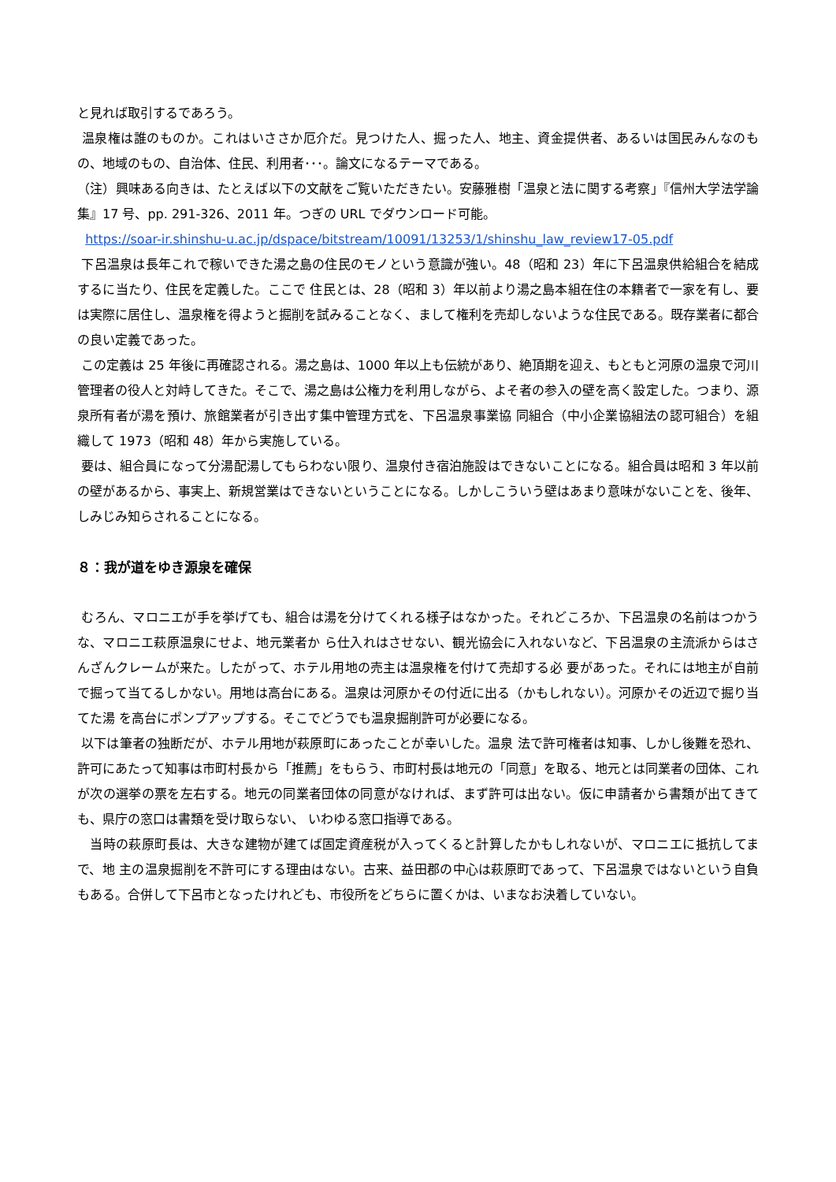と見れば取引するであろう。
温泉権は誰のものか。これはいささか厄介だ。見つけた人、掘った人、地主、資金提供者、あるいは国民みんなのもの、地域のもの、自治体、住民、利用者･･･。論文になるテーマである。
（注）興味ある向きは、たとえば以下の文献をご覧いただきたい。安藤雅樹「温泉と法に関する考察」『信州大学法学論集』17 号、pp. 291-326、2011 年。つぎの URL でダウンロード可能。
https://soar-ir.shinshu-u.ac.jp/dspace/bitstream/10091/13253/1/shinshu_law_review17-05.pdf
下呂温泉は長年これで稼いできた湯之島の住民のモノという意識が強い。48（昭和 23）年に下呂温泉供給組合を結成するに当たり、住民を定義した。ここで 住民とは、28（昭和 3）年以前より湯之島本組在住の本籍者で一家を有し、要は実際に居住し、温泉権を得ようと掘削を試みることなく、まして権利を売却しないような住民である。既存業者に都合の良い定義であった。
この定義は 25 年後に再確認される。湯之島は、1000 年以上も伝統があり、絶頂期を迎え、もともと河原の温泉で河川管理者の役人と対峙してきた。そこで、湯之島は公権力を利用しながら、よそ者の参入の壁を高く設定した。つまり、源泉所有者が湯を預け、旅館業者が引き出す集中管理方式を、下呂温泉事業協 同組合（中小企業協組法の認可組合）を組織して 1973（昭和 48）年から実施している。
要は、組合員になって分湯配湯してもらわない限り、温泉付き宿泊施設はできないことになる。組合員は昭和 3 年以前の壁があるから、事実上、新規営業はできないということになる。しかしこういう壁はあまり意味がないことを、後年、しみじみ知らされることになる。
８：我が道をゆき源泉を確保
むろん、マロニエが手を挙げても、組合は湯を分けてくれる様子はなかった。それどころか、下呂温泉の名前はつかうな、マロニエ萩原温泉にせよ、地元業者か ら仕入れはさせない、観光協会に入れないなど、下呂温泉の主流派からはさんざんクレームが来た。したがって、ホテル用地の売主は温泉権を付けて売却する必 要があった。それには地主が自前で掘って当てるしかない。用地は高台にある。温泉は河原かその付近に出る（かもしれない）。河原かその近辺で掘り当てた湯 を高台にポンプアップする。そこでどうでも温泉掘削許可が必要になる。
以下は筆者の独断だが、ホテル用地が萩原町にあったことが幸いした。温泉 法で許可権者は知事、しかし後難を恐れ、許可にあたって知事は市町村長から「推薦」をもらう、市町村長は地元の「同意」を取る、地元とは同業者の団体、これが次の選挙の票を左右する。地元の同業者団体の同意がなければ、まず許可は出ない。仮に申請者から書類が出てきても、県庁の窓口は書類を受け取らない、 いわゆる窓口指導である。
当時の萩原町長は、大きな建物が建てば固定資産税が入ってくると計算したかもしれないが、マロニエに抵抗してまで、地 主の温泉掘削を不許可にする理由はない。古来、益田郡の中心は萩原町であって、下呂温泉ではないという自負もある。合併して下呂市となったけれども、市役所をどちらに置くかは、いまなお決着していない。